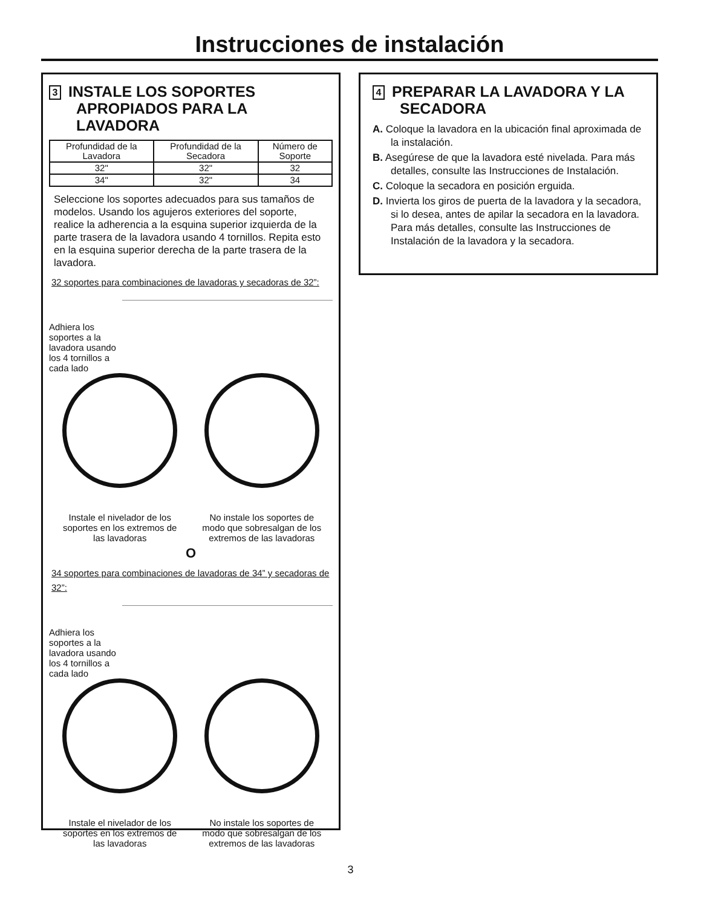Instrucciones de instalación
3 INSTALE LOS SOPORTES APROPIADOS PARA LA LAVADORA
| Profundidad de la Lavadora | Profundidad de la Secadora | Número de Soporte |
| --- | --- | --- |
| 32" | 32" | 32 |
| 34" | 32" | 34 |
Seleccione los soportes adecuados para sus tamaños de modelos. Usando los agujeros exteriores del soporte, realice la adherencia a la esquina superior izquierda de la parte trasera de la lavadora usando 4 tornillos. Repita esto en la esquina superior derecha de la parte trasera de la lavadora.
32 soportes para combinaciones de lavadoras y secadoras de 32”:
Adhiera los
soportes a la
lavadora usando
los 4 tornillos a
cada lado
Instale el nivelador de los soportes en los extremos de las lavadoras
No instale los soportes de modo que sobresalgan de los extremos de las lavadoras
O
34 soportes para combinaciones de lavadoras de 34” y secadoras de 32”:
Adhiera los
soportes a la
lavadora usando
los 4 tornillos a
cada lado
Instale el nivelador de los soportes en los extremos de las lavadoras
No instale los soportes de modo que sobresalgan de los extremos de las lavadoras
4 PREPARAR LA LAVADORA Y LA SECADORA
A. Coloque la lavadora en la ubicación final aproximada de la instalación.
B. Asegúrese de que la lavadora esté nivelada. Para más detalles, consulte las Instrucciones de Instalación.
C. Coloque la secadora en posición erguida.
D. Invierta los giros de puerta de la lavadora y la secadora, si lo desea, antes de apilar la secadora en la lavadora. Para más detalles, consulte las Instrucciones de Instalación de la lavadora y la secadora.
3